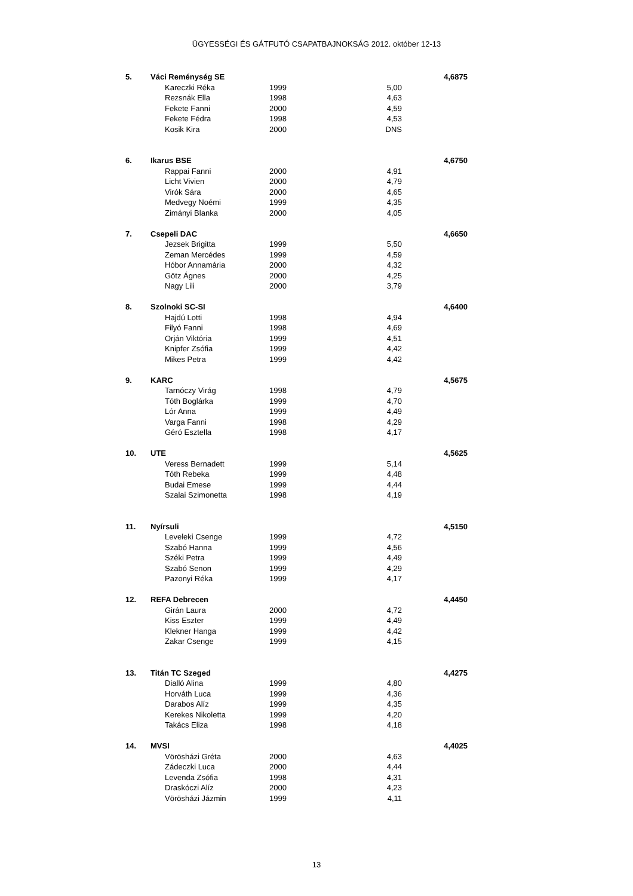ÜGYESSÉGI ÉS GÁTFUTÓ CSAPATBAJNOKSÁG 2012. október 12-13
| 5. | Váci Reménység SE | | | 4,6875 |
| | Kareczki Réka | 1999 | 5,00 | |
| | Rezsnák Ella | 1998 | 4,63 | |
| | Fekete Fanni | 2000 | 4,59 | |
| | Fekete Fédra | 1998 | 4,53 | |
| | Kosik Kira | 2000 | DNS | |
| 6. | Ikarus BSE | | | 4,6750 |
| | Rappai Fanni | 2000 | 4,91 | |
| | Licht Vivien | 2000 | 4,79 | |
| | Virók Sára | 2000 | 4,65 | |
| | Medvegy Noémi | 1999 | 4,35 | |
| | Zimányi Blanka | 2000 | 4,05 | |
| 7. | Csepeli DAC | | | 4,6650 |
| | Jezsek Brigitta | 1999 | 5,50 | |
| | Zeman Mercédes | 1999 | 4,59 | |
| | Hóbor Annamária | 2000 | 4,32 | |
| | Götz Ágnes | 2000 | 4,25 | |
| | Nagy Lili | 2000 | 3,79 | |
| 8. | Szolnoki SC-SI | | | 4,6400 |
| | Hajdú Lotti | 1998 | 4,94 | |
| | Filyó Fanni | 1998 | 4,69 | |
| | Orján Viktória | 1999 | 4,51 | |
| | Knipfer Zsófia | 1999 | 4,42 | |
| | Mikes Petra | 1999 | 4,42 | |
| 9. | KARC | | | 4,5675 |
| | Tarnóczy Virág | 1998 | 4,79 | |
| | Tóth Boglárka | 1999 | 4,70 | |
| | Lór Anna | 1999 | 4,49 | |
| | Varga Fanni | 1998 | 4,29 | |
| | Géró Esztella | 1998 | 4,17 | |
| 10. | UTE | | | 4,5625 |
| | Veress Bernadett | 1999 | 5,14 | |
| | Tóth Rebeka | 1999 | 4,48 | |
| | Budai Emese | 1999 | 4,44 | |
| | Szalai Szimonetta | 1998 | 4,19 | |
| 11. | Nyírsuli | | | 4,5150 |
| | Leveleki Csenge | 1999 | 4,72 | |
| | Szabó Hanna | 1999 | 4,56 | |
| | Széki Petra | 1999 | 4,49 | |
| | Szabó Senon | 1999 | 4,29 | |
| | Pazonyi Réka | 1999 | 4,17 | |
| 12. | REFA Debrecen | | | 4,4450 |
| | Girán Laura | 2000 | 4,72 | |
| | Kiss Eszter | 1999 | 4,49 | |
| | Klekner Hanga | 1999 | 4,42 | |
| | Zakar Csenge | 1999 | 4,15 | |
| 13. | Titán TC Szeged | | | 4,4275 |
| | Dialló Alina | 1999 | 4,80 | |
| | Horváth Luca | 1999 | 4,36 | |
| | Darabos Alíz | 1999 | 4,35 | |
| | Kerekes Nikoletta | 1999 | 4,20 | |
| | Takács Eliza | 1998 | 4,18 | |
| 14. | MVSI | | | 4,4025 |
| | Vörösházi Gréta | 2000 | 4,63 | |
| | Zádeczki Luca | 2000 | 4,44 | |
| | Levenda Zsófia | 1998 | 4,31 | |
| | Draskóczi Alíz | 2000 | 4,23 | |
| | Vörösházi Jázmin | 1999 | 4,11 | |
13